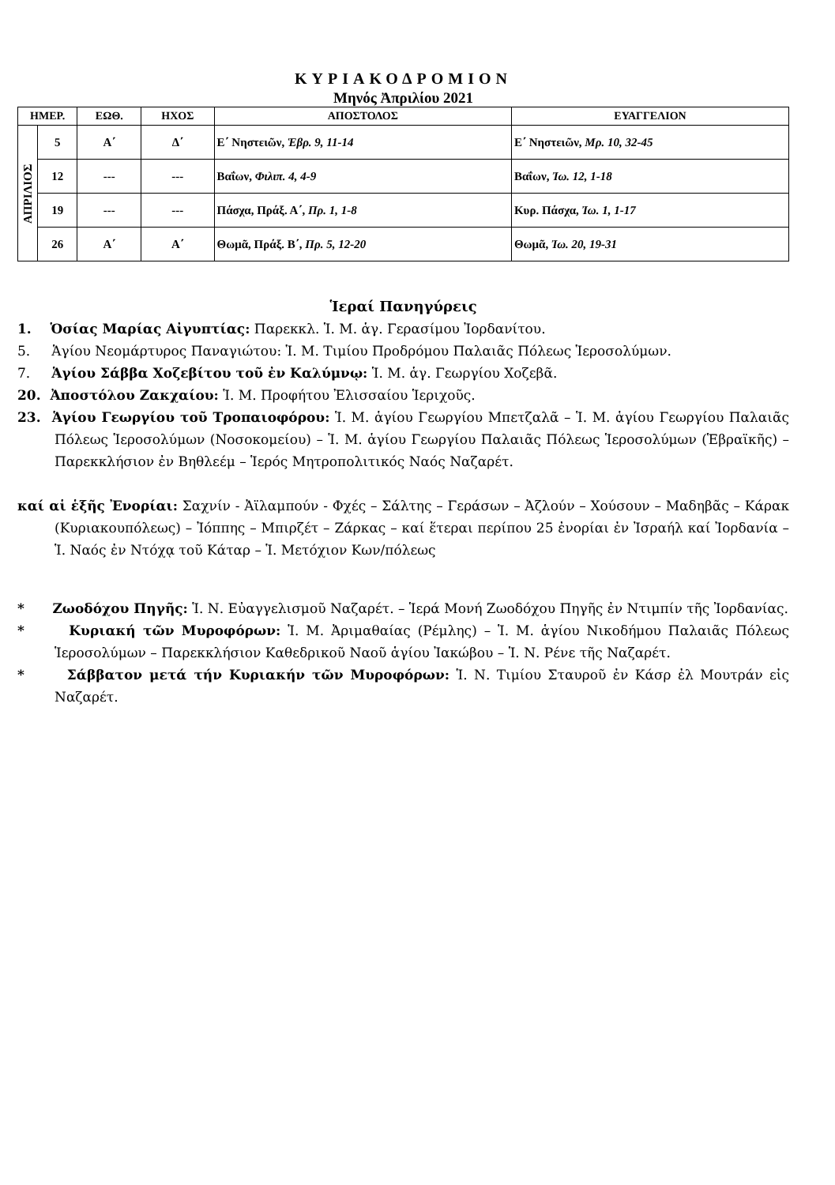ΚΥΡΙΑΚΟΔΡΟΜΙΟΝ
Μηνός Ἀπριλίου 2021
| ΗΜΕΡ. | | ΕΩΘ. | ΗΧΟΣ | ΑΠΟΣΤΟΛΟΣ | ΕΥΑΓΓΕΛΙΟΝ |
| --- | --- | --- | --- | --- | --- |
| ΑΠΡΙΛΙΟΣ | 5 | Α΄ | Δ΄ | Ε΄ Νηστειῶν, Ἑβρ. 9, 11-14 | Ε΄ Νηστειῶν, Μρ. 10, 32-45 |
| | 12 | --- | --- | Βαΐων, Φιλιπ. 4, 4-9 | Βαΐων, Ἰω. 12, 1-18 |
| | 19 | --- | --- | Πάσχα, Πράξ. Α΄, Πρ. 1, 1-8 | Κυρ. Πάσχα, Ἰω. 1, 1-17 |
| | 26 | Α΄ | Α΄ | Θωμᾶ, Πράξ. Β΄, Πρ. 5, 12-20 | Θωμᾶ, Ἰω. 20, 19-31 |
Ἱεραί Πανηγύρεις
1. Ὁσίας Μαρίας Αἰγυπτίας: Παρεκκλ. Ἱ. Μ. ἁγ. Γερασίμου Ἰορδανίτου.
5. Ἁγίου Νεομάρτυρος Παναγιώτου: Ἱ. Μ. Τιμίου Προδρόμου Παλαιᾶς Πόλεως Ἱεροσολύμων.
7. Ἁγίου Σάββα Χοζεβίτου τοῦ ἐν Καλύμνῳ: Ἱ. Μ. ἁγ. Γεωργίου Χοζεβᾶ.
20. Ἀποστόλου Ζακχαίου: Ἱ. Μ. Προφήτου Ἐλισσαίου Ἱεριχοῦς.
23. Ἁγίου Γεωργίου τοῦ Τροπαιοφόρου: Ἱ. Μ. ἁγίου Γεωργίου Μπετζαλᾶ – Ἱ. Μ. ἁγίου Γεωργίου Παλαιᾶς Πόλεως Ἱεροσολύμων (Νοσοκομείου) – Ἱ. Μ. ἁγίου Γεωργίου Παλαιᾶς Πόλεως Ἱεροσολύμων (Ἑβραϊκῆς) – Παρεκκλήσιον ἐν Βηθλεέμ – Ἱερός Μητροπολιτικός Ναός Ναζαρέτ.
καί αἱ ἑξῆς Ἐνορίαι: Σαχνίν - Ἀϊλαμπούν - Φχές – Σάλτης – Γεράσων – Ἀζλούν – Χούσουν – Μαδηβᾶς – Κάρακ (Κυριακουπόλεως) – Ἰόππης – Μπιρζέτ – Ζάρκας – καί ἕτεραι περίπου 25 ἐνορίαι ἐν Ἰσραήλ καί Ἰορδανία – Ἱ. Ναός ἐν Ντόχᾳ τοῦ Κάταρ – Ἱ. Μετόχιον Κων/πόλεως
* Ζωοδόχου Πηγῆς: Ἱ. Ν. Εὐαγγελισμοῦ Ναζαρέτ. – Ἱερά Μονή Ζωοδόχου Πηγῆς ἐν Ντιμπίν τῆς Ἰορδανίας.
* Κυριακή τῶν Μυροφόρων: Ἱ. Μ. Ἀριμαθαίας (Ρέμλης) – Ἱ. Μ. ἁγίου Νικοδήμου Παλαιᾶς Πόλεως Ἱεροσολύμων – Παρεκκλήσιον Καθεδρικοῦ Ναοῦ ἁγίου Ἰακώβου – Ἱ. Ν. Ρένε τῆς Ναζαρέτ.
* Σάββατον μετά τήν Κυριακήν τῶν Μυροφόρων: Ἱ. Ν. Τιμίου Σταυροῦ ἐν Κάσρ ἐλ Μουτράν εἰς Ναζαρέτ.